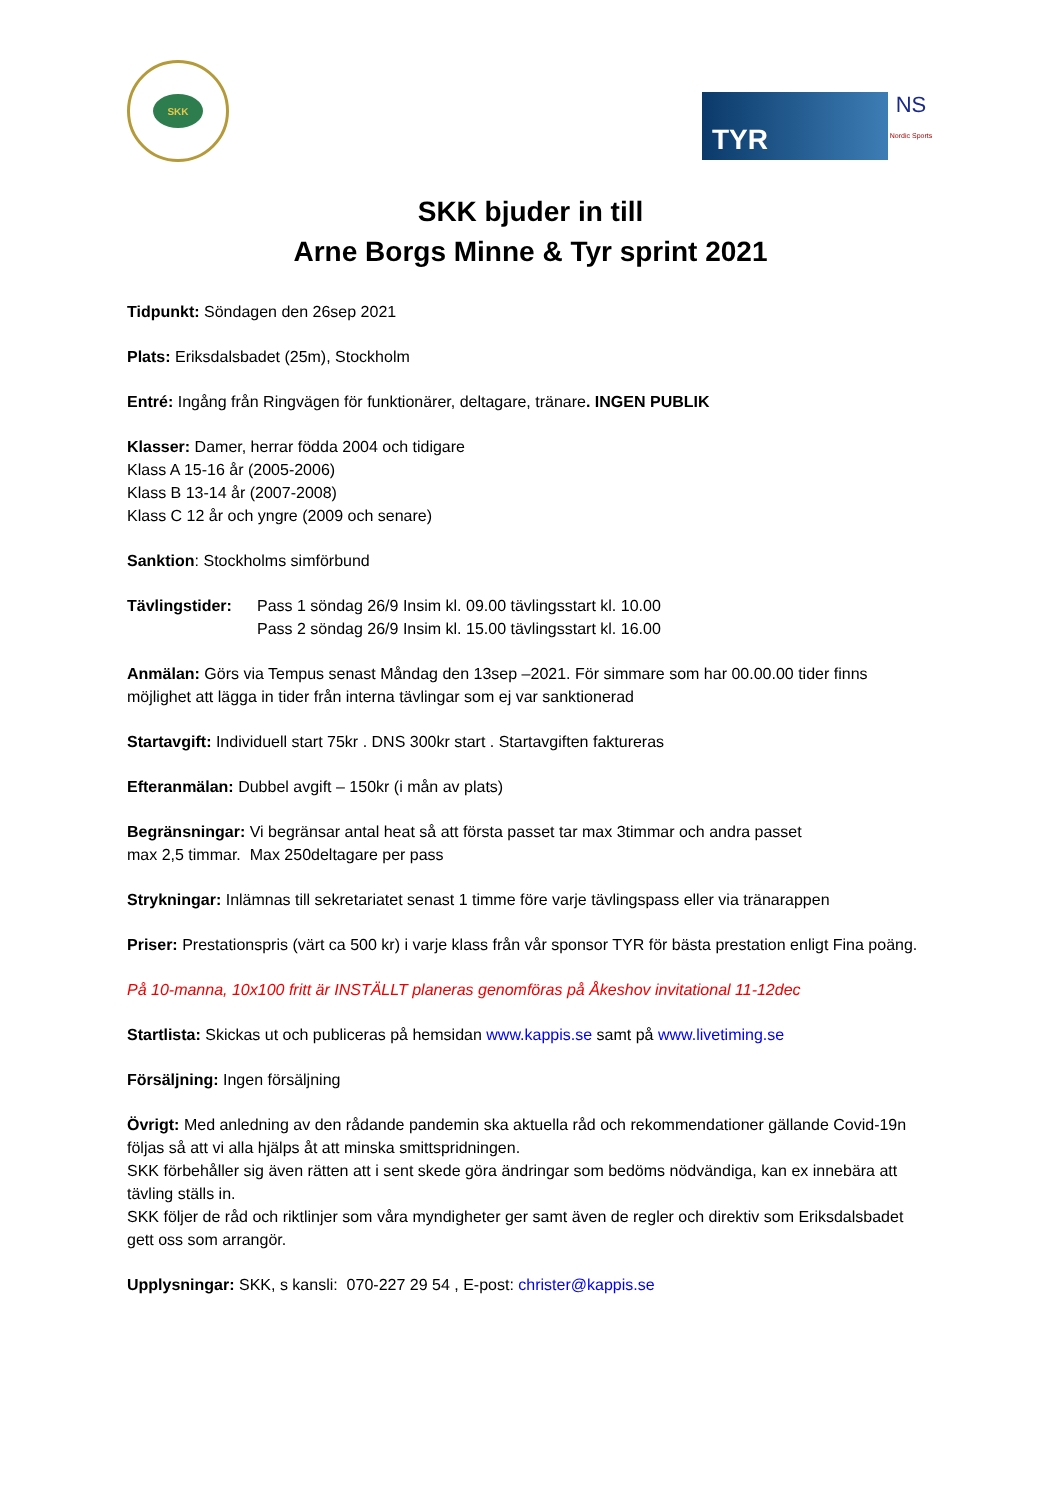SKK
TYR
NS
Nordic Sports
SKK bjuder in till
Arne Borgs Minne & Tyr sprint 2021
Tidpunkt: Söndagen den 26sep 2021
Plats: Eriksdalsbadet (25m), Stockholm
Entré: Ingång från Ringvägen för funktionärer, deltagare, tränare. INGEN PUBLIK
Klasser: Damer, herrar födda 2004 och tidigare
Klass A 15-16 år (2005-2006)
Klass B 13-14 år (2007-2008)
Klass C 12 år och yngre (2009 och senare)
Sanktion: Stockholms simförbund
Tävlingstider: Pass 1 söndag 26/9 Insim kl. 09.00 tävlingsstart kl. 10.00
Pass 2 söndag 26/9 Insim kl. 15.00 tävlingsstart kl. 16.00
Anmälan: Görs via Tempus senast Måndag den 13sep –2021. För simmare som har 00.00.00 tider finns möjlighet att lägga in tider från interna tävlingar som ej var sanktionerad
Startavgift: Individuell start 75kr . DNS 300kr start . Startavgiften faktureras
Efteranmälan: Dubbel avgift – 150kr (i mån av plats)
Begränsningar: Vi begränsar antal heat så att första passet tar max 3timmar och andra passet
max 2,5 timmar. Max 250deltagare per pass
Strykningar: Inlämnas till sekretariatet senast 1 timme före varje tävlingspass eller via tränarappen
Priser: Prestationspris (värt ca 500 kr) i varje klass från vår sponsor TYR för bästa prestation enligt Fina poäng.
På 10-manna, 10x100 fritt är INSTÄLLT planeras genomföras på Åkeshov invitational 11-12dec
Startlista: Skickas ut och publiceras på hemsidan www.kappis.se samt på www.livetiming.se
Försäljning: Ingen försäljning
Övrigt: Med anledning av den rådande pandemin ska aktuella råd och rekommendationer gällande Covid-19n följas så att vi alla hjälps åt att minska smittspridningen.
SKK förbehåller sig även rätten att i sent skede göra ändringar som bedöms nödvändiga, kan ex innebära att tävling ställs in.
SKK följer de råd och riktlinjer som våra myndigheter ger samt även de regler och direktiv som Eriksdalsbadet gett oss som arrangör.
Upplysningar: SKK, s kansli: 070-227 29 54 , E-post: christer@kappis.se